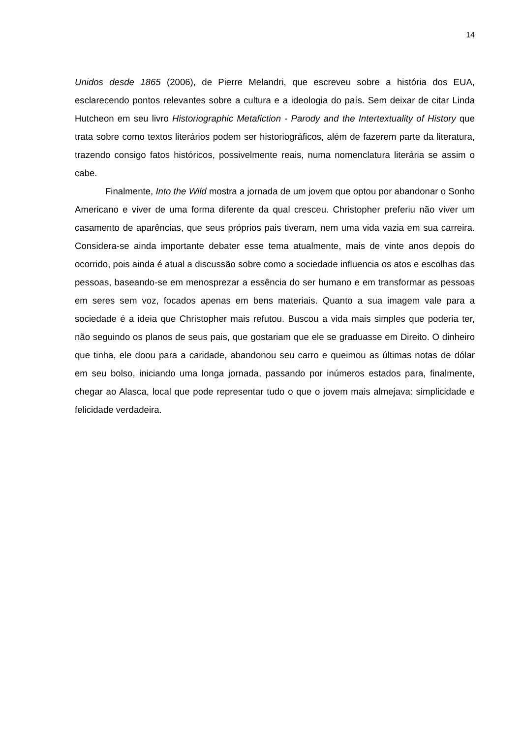14
Unidos desde 1865 (2006), de Pierre Melandri, que escreveu sobre a história dos EUA, esclarecendo pontos relevantes sobre a cultura e a ideologia do país. Sem deixar de citar Linda Hutcheon em seu livro Historiographic Metafiction - Parody and the Intertextuality of History que trata sobre como textos literários podem ser historiográficos, além de fazerem parte da literatura, trazendo consigo fatos históricos, possivelmente reais, numa nomenclatura literária se assim o cabe.
Finalmente, Into the Wild mostra a jornada de um jovem que optou por abandonar o Sonho Americano e viver de uma forma diferente da qual cresceu. Christopher preferiu não viver um casamento de aparências, que seus próprios pais tiveram, nem uma vida vazia em sua carreira. Considera-se ainda importante debater esse tema atualmente, mais de vinte anos depois do ocorrido, pois ainda é atual a discussão sobre como a sociedade influencia os atos e escolhas das pessoas, baseando-se em menosprezar a essência do ser humano e em transformar as pessoas em seres sem voz, focados apenas em bens materiais. Quanto a sua imagem vale para a sociedade é a ideia que Christopher mais refutou. Buscou a vida mais simples que poderia ter, não seguindo os planos de seus pais, que gostariam que ele se graduasse em Direito. O dinheiro que tinha, ele doou para a caridade, abandonou seu carro e queimou as últimas notas de dólar em seu bolso, iniciando uma longa jornada, passando por inúmeros estados para, finalmente, chegar ao Alasca, local que pode representar tudo o que o jovem mais almejava: simplicidade e felicidade verdadeira.